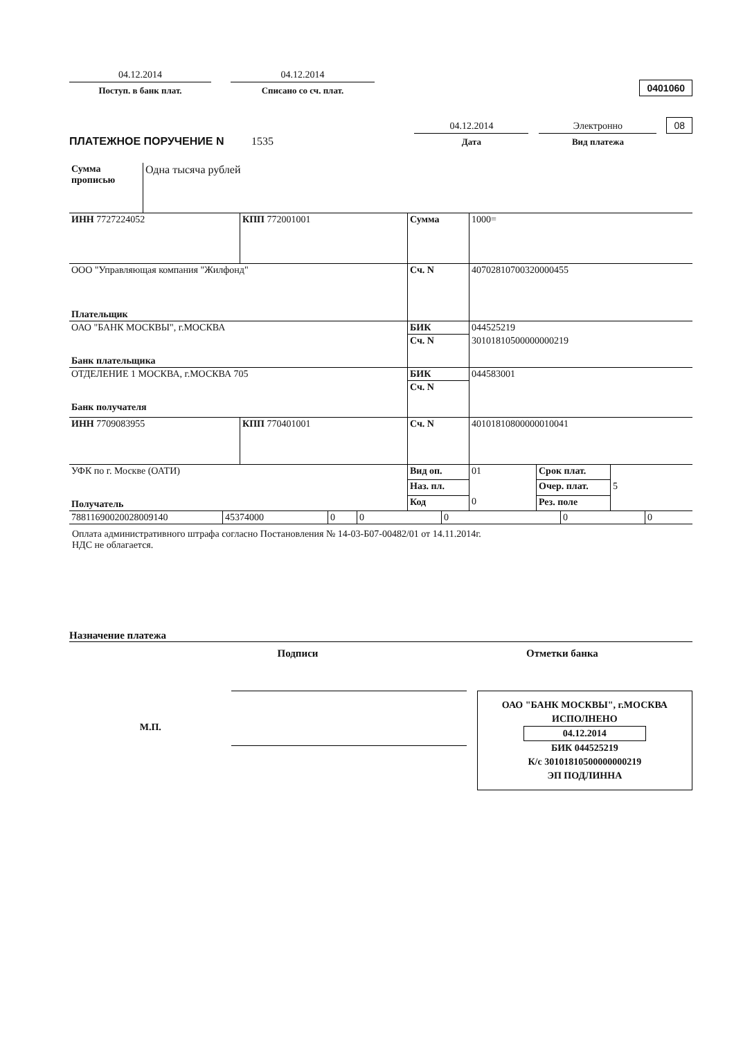04.12.2014
Поступ. в банк плат.
04.12.2014
Списано со сч. плат.
0401060
ПЛАТЕЖНОЕ ПОРУЧЕНИЕ N 1535
04.12.2014
Дата
Электронно
Вид платежа
08
| Сумма прописью | Одна тысяча рублей |
| ИНН 7727224052 | КПП 772001001 | Сумма | 1000= | | |
| ООО "Управляющая компания "Жилфонд" Плательщик | | Сч. N | 40702810700320000455 | | |
| ОАО "БАНК МОСКВЫ", г.МОСКВА Банк плательщика | | БИК | 044525219 | | |
| | | Сч. N | 30101810500000000219 | | |
| ОТДЕЛЕНИЕ 1 МОСКВА, г.МОСКВА 705 Банк получателя | | БИК | 044583001 | | |
| | | Сч. N | | | |
| ИНН 7709083955 | КПП 770401001 | Сч. N | 40101810800000010041 | | |
| УФК по г. Москве (ОАТИ) Получатель | | Вид оп. | 01 | Срок плат. | |
| | | Наз. пл. | | Очер. плат. | 5 |
| | | Код | 0 | Рез. поле | |
| 78811690020028009140 | 45374000 | 0 | 0 | 0 | 0 | 0 |
Оплата административного штрафа согласно Постановления № 14-03-Б07-00482/01 от 14.11.2014г.
НДС не облагается.
Назначение платежа
Подписи
Отметки банка
М.П.
ОАО "БАНК МОСКВЫ", г.МОСКВА
ИСПОЛНЕНО
04.12.2014
БИК 044525219
К/с 30101810500000000219
ЭП ПОДЛИННА